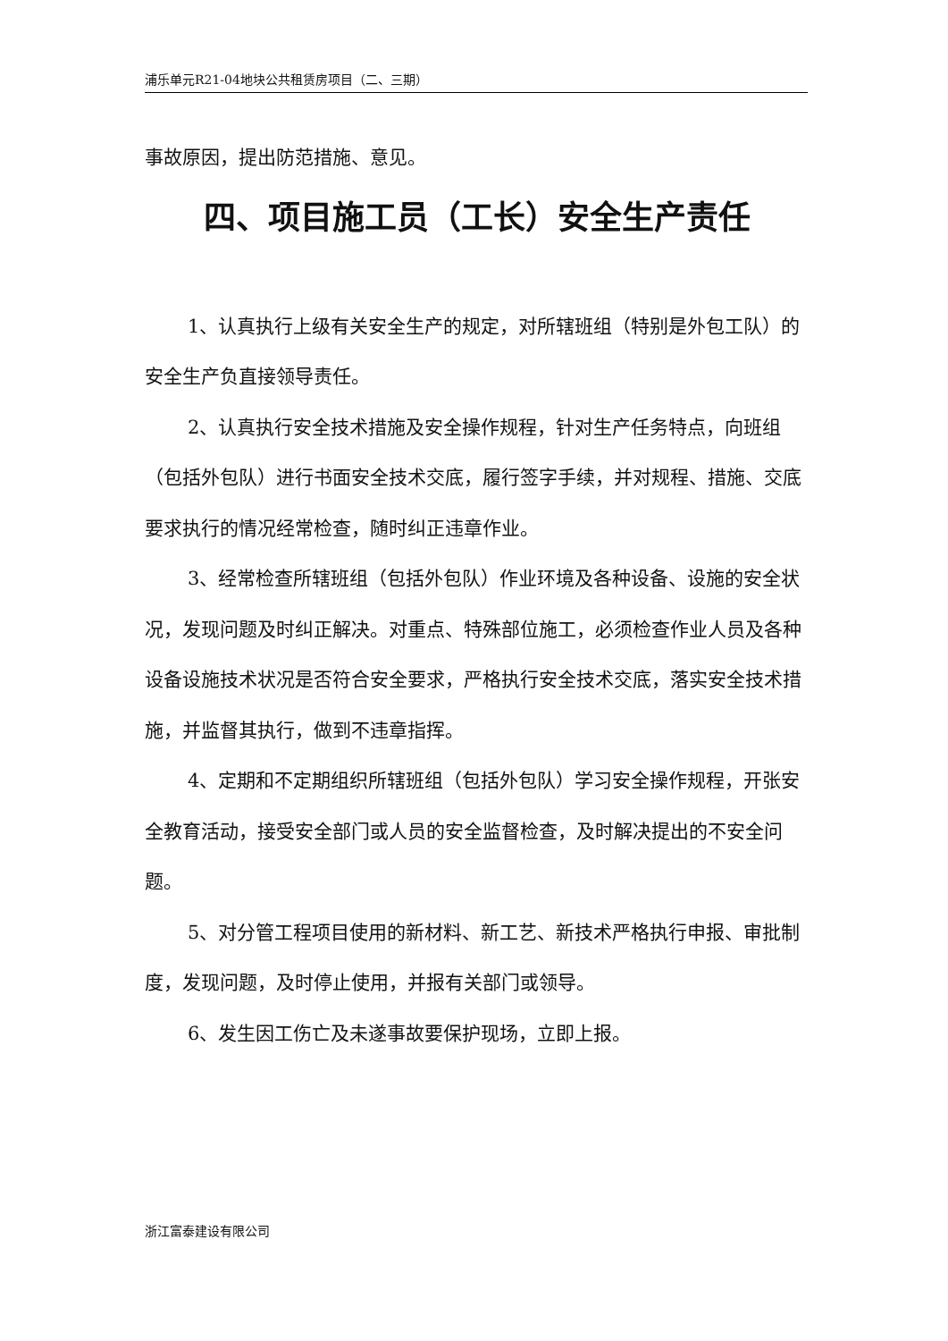浦乐单元R21-04地块公共租赁房项目（二、三期）
事故原因，提出防范措施、意见。
四、项目施工员（工长）安全生产责任
1、认真执行上级有关安全生产的规定，对所辖班组（特别是外包工队）的安全生产负直接领导责任。
2、认真执行安全技术措施及安全操作规程，针对生产任务特点，向班组（包括外包队）进行书面安全技术交底，履行签字手续，并对规程、措施、交底要求执行的情况经常检查，随时纠正违章作业。
3、经常检查所辖班组（包括外包队）作业环境及各种设备、设施的安全状况，发现问题及时纠正解决。对重点、特殊部位施工，必须检查作业人员及各种设备设施技术状况是否符合安全要求，严格执行安全技术交底，落实安全技术措施，并监督其执行，做到不违章指挥。
4、定期和不定期组织所辖班组（包括外包队）学习安全操作规程，开张安全教育活动，接受安全部门或人员的安全监督检查，及时解决提出的不安全问题。
5、对分管工程项目使用的新材料、新工艺、新技术严格执行申报、审批制度，发现问题，及时停止使用，并报有关部门或领导。
6、发生因工伤亡及未遂事故要保护现场，立即上报。
浙江富泰建设有限公司